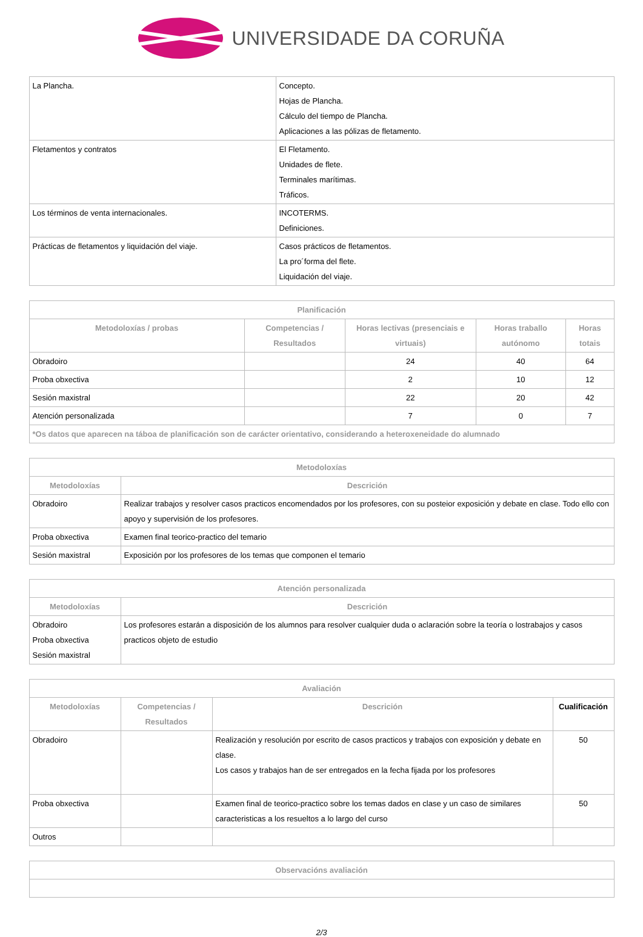UNIVERSIDADE DA CORUÑA
| La Plancha. | Concepto. Hojas de Plancha. Cálculo del tiempo de Plancha. Aplicaciones a las pólizas de fletamento. |
| Fletamentos y contratos | El Fletamento. Unidades de flete. Terminales marítimas. Tráficos. |
| Los términos de venta internacionales. | INCOTERMS. Definiciones. |
| Prácticas de fletamentos y liquidación del viaje. | Casos prácticos de fletamentos. La pro´forma del flete. Liquidación del viaje. |
| Planificación | | | | |
| --- | --- | --- | --- | --- |
| Metodoloxías / probas | Competencias / Resultados | Horas lectivas (presenciais e virtuais) | Horas traballo autónomo | Horas totais |
| Obradoiro | | 24 | 40 | 64 |
| Proba obxectiva | | 2 | 10 | 12 |
| Sesión maxistral | | 22 | 20 | 42 |
| Atención personalizada | | 7 | 0 | 7 |
| *Os datos que aparecen na táboa de planificación son de carácter orientativo, considerando a heteroxeneidade do alumnado | | | | |
| Metodoloxías | |
| --- | --- |
| Metodoloxías | Descrición |
| Obradoiro | Realizar trabajos y resolver casos practicos encomendados por los profesores, con su posteior exposición y debate en clase. Todo ello con apoyo y supervisión de los profesores. |
| Proba obxectiva | Examen final teorico-practico del temario |
| Sesión maxistral | Exposición por los profesores de los temas que componen el temario |
| Atención personalizada | |
| --- | --- |
| Metodoloxías | Descrición |
| Obradoiro Proba obxectiva Sesión maxistral | Los profesores estarán a disposición de los alumnos para resolver cualquier duda o aclaración sobre la teoría o lostrabajos y casos practicos objeto de estudio |
| Avaliación | | | |
| --- | --- | --- | --- |
| Metodoloxías | Competencias / Resultados | Descrición | Cualificación |
| Obradoiro | | Realización y resolución por escrito de casos practicos y trabajos con exposición y debate en clase. Los casos y trabajos han de ser entregados en la fecha fijada por los profesores | 50 |
| Proba obxectiva | | Examen final de teorico-practico sobre los temas dados en clase y un caso de similares caracteristicas a los resueltos a lo largo del curso | 50 |
| Outros | | | |
| Observacións avaliación |
| --- |
2/3